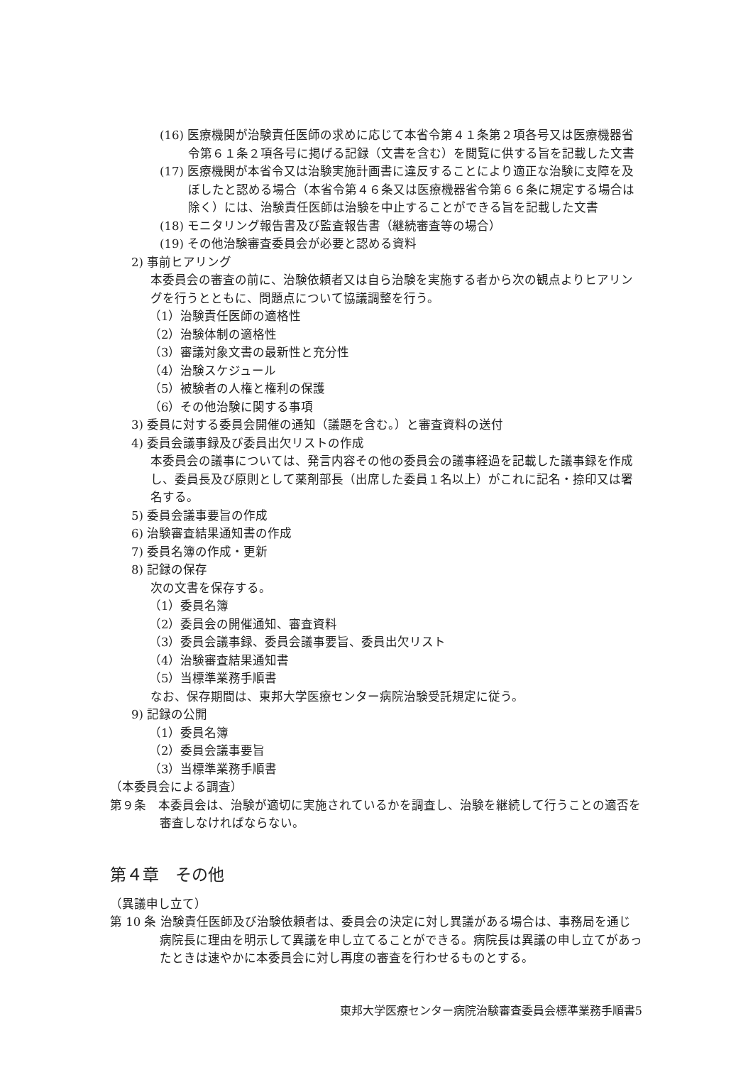(16) 医療機関が治験責任医師の求めに応じて本省令第４１条第２項各号又は医療機器省令第６１条２項各号に掲げる記録（文書を含む）を閲覧に供する旨を記載した文書
(17) 医療機関が本省令又は治験実施計画書に違反することにより適正な治験に支障を及ぼしたと認める場合（本省令第４６条又は医療機器省令第６６条に規定する場合は除く）には、治験責任医師は治験を中止することができる旨を記載した文書
(18) モニタリング報告書及び監査報告書（継続審査等の場合）
(19) その他治験審査委員会が必要と認める資料
2) 事前ヒアリング
本委員会の審査の前に、治験依頼者又は自ら治験を実施する者から次の観点よりヒアリングを行うとともに、問題点について協議調整を行う。
（1）治験責任医師の適格性
（2）治験体制の適格性
（3）審議対象文書の最新性と充分性
（4）治験スケジュール
（5）被験者の人権と権利の保護
（6）その他治験に関する事項
3) 委員に対する委員会開催の通知（議題を含む。）と審査資料の送付
4) 委員会議事録及び委員出欠リストの作成
本委員会の議事については、発言内容その他の委員会の議事経過を記載した議事録を作成し、委員長及び原則として薬剤部長（出席した委員１名以上）がこれに記名・捺印又は署名する。
5) 委員会議事要旨の作成
6) 治験審査結果通知書の作成
7) 委員名簿の作成・更新
8) 記録の保存
次の文書を保存する。
（1）委員名簿
（2）委員会の開催通知、審査資料
（3）委員会議事録、委員会議事要旨、委員出欠リスト
（4）治験審査結果通知書
（5）当標準業務手順書
なお、保存期間は、東邦大学医療センター病院治験受託規定に従う。
9) 記録の公開
（1）委員名簿
（2）委員会議事要旨
（3）当標準業務手順書
（本委員会による調査）
第９条　本委員会は、治験が適切に実施されているかを調査し、治験を継続して行うことの適否を審査しなければならない。
第４章　その他
（異議申し立て）
第 10 条 治験責任医師及び治験依頼者は、委員会の決定に対し異議がある場合は、事務局を通じ病院長に理由を明示して異議を申し立てることができる。病院長は異議の申し立てがあったときは速やかに本委員会に対し再度の審査を行わせるものとする。
東邦大学医療センター病院治験審査委員会標準業務手順書5